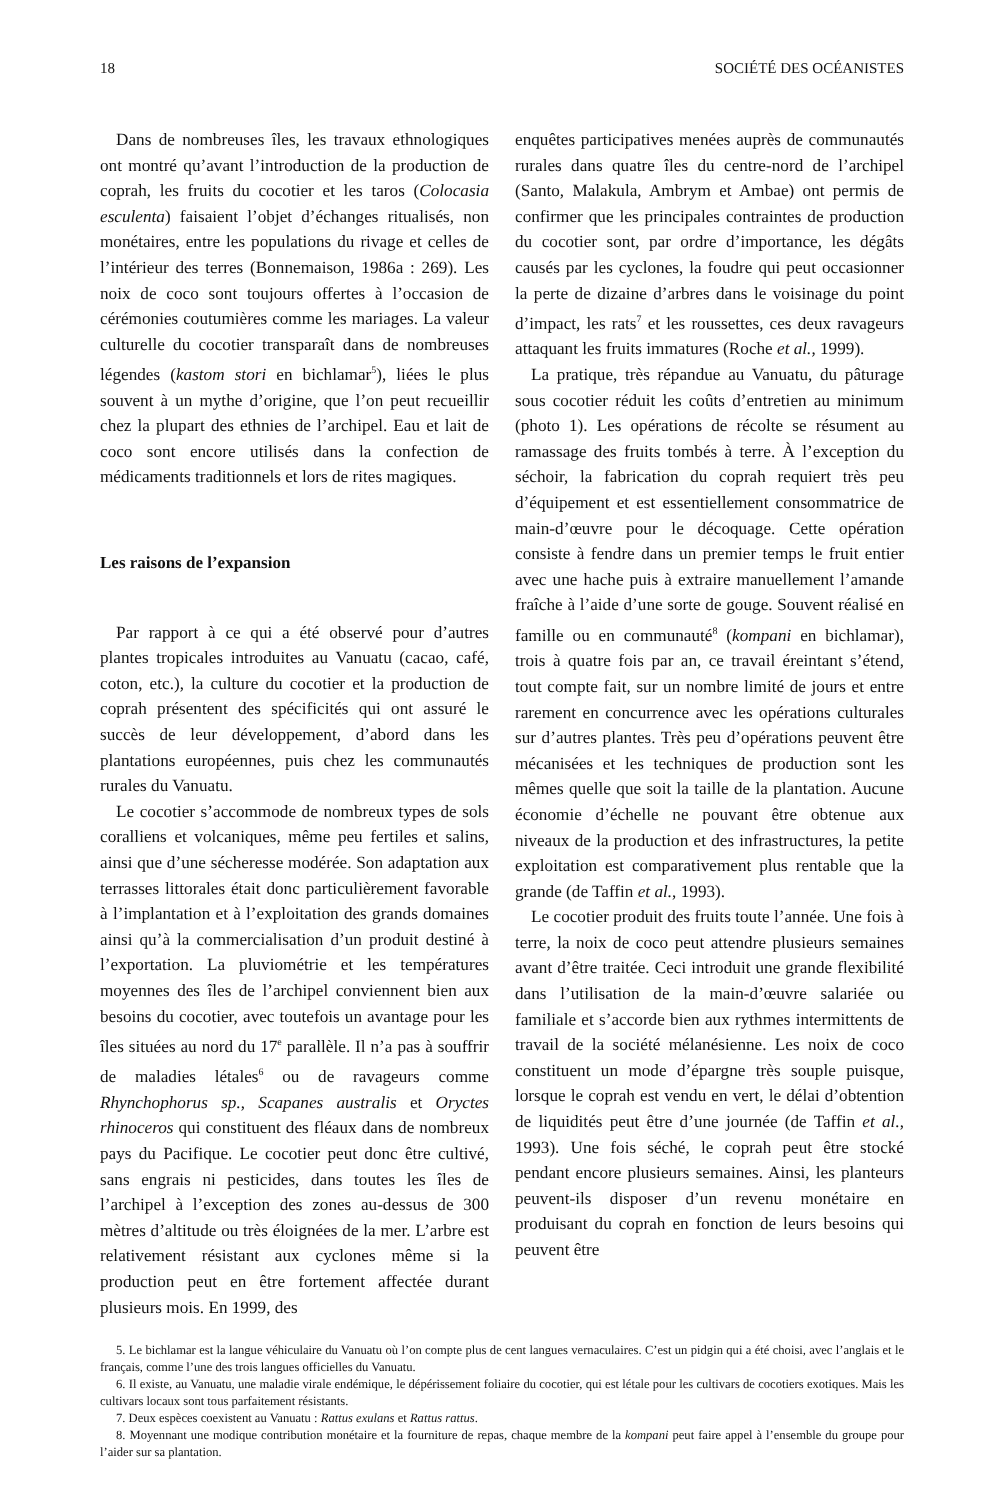18 SOCIÉTÉ DES OCÉANISTES
Dans de nombreuses îles, les travaux ethnologiques ont montré qu’avant l’introduction de la production de coprah, les fruits du cocotier et les taros (Colocasia esculenta) faisaient l’objet d’échanges ritualisés, non monétaires, entre les populations du rivage et celles de l’intérieur des terres (Bonnemaison, 1986a : 269). Les noix de coco sont toujours offertes à l’occasion de cérémonies coutumières comme les mariages. La valeur culturelle du cocotier transparaît dans de nombreuses légendes (kastom stori en bichlamar<sup>5</sup>), liées le plus souvent à un mythe d’origine, que l’on peut recueillir chez la plupart des ethnies de l’archipel. Eau et lait de coco sont encore utilisés dans la confection de médicaments traditionnels et lors de rites magiques.
Les raisons de l’expansion
Par rapport à ce qui a été observé pour d’autres plantes tropicales introduites au Vanuatu (cacao, café, coton, etc.), la culture du cocotier et la production de coprah présentent des spécificités qui ont assuré le succès de leur développement, d’abord dans les plantations européennes, puis chez les communautés rurales du Vanuatu.
Le cocotier s’accommode de nombreux types de sols coralliens et volcaniques, même peu fertiles et salins, ainsi que d’une sécheresse modérée. Son adaptation aux terrasses littorales était donc particulièrement favorable à l’implantation et à l’exploitation des grands domaines ainsi qu’à la commercialisation d’un produit destiné à l’exportation. La pluviométrie et les températures moyennes des îles de l’archipel conviennent bien aux besoins du cocotier, avec toutefois un avantage pour les îles situées au nord du 17<sup>e</sup> parallèle. Il n’a pas à souffrir de maladies létales<sup>6</sup> ou de ravageurs comme Rhynchophorus sp., Scapanes australis et Oryctes rhinoceros qui constituent des fléaux dans de nombreux pays du Pacifique. Le cocotier peut donc être cultivé, sans engrais ni pesticides, dans toutes les îles de l’archipel à l’exception des zones au-dessus de 300 mètres d’altitude ou très éloignées de la mer. L’arbre est relativement résistant aux cyclones même si la production peut en être fortement affectée durant plusieurs mois. En 1999, des
enquêtes participatives menées auprès de communautés rurales dans quatre îles du centre-nord de l’archipel (Santo, Malakula, Ambrym et Ambae) ont permis de confirmer que les principales contraintes de production du cocotier sont, par ordre d’importance, les dégâts causés par les cyclones, la foudre qui peut occasionner la perte de dizaine d’arbres dans le voisinage du point d’impact, les rats<sup>7</sup> et les roussettes, ces deux ravageurs attaquant les fruits immatures (Roche et al., 1999).
La pratique, très répandue au Vanuatu, du pâturage sous cocotier réduit les coûts d’entretien au minimum (photo 1). Les opérations de récolte se résument au ramassage des fruits tombés à terre. À l’exception du séchoir, la fabrication du coprah requiert très peu d’équipement et est essentiellement consommatrice de main-d’œuvre pour le décoquage. Cette opération consiste à fendre dans un premier temps le fruit entier avec une hache puis à extraire manuellement l’amande fraîche à l’aide d’une sorte de gouge. Souvent réalisé en famille ou en communauté<sup>8</sup> (kompani en bichlamar), trois à quatre fois par an, ce travail éreintant s’étend, tout compte fait, sur un nombre limité de jours et entre rarement en concurrence avec les opérations culturales sur d’autres plantes. Très peu d’opérations peuvent être mécanisées et les techniques de production sont les mêmes quelle que soit la taille de la plantation. Aucune économie d’échelle ne pouvant être obtenue aux niveaux de la production et des infrastructures, la petite exploitation est comparativement plus rentable que la grande (de Taffin et al., 1993).
Le cocotier produit des fruits toute l’année. Une fois à terre, la noix de coco peut attendre plusieurs semaines avant d’être traitée. Ceci introduit une grande flexibilité dans l’utilisation de la main-d’œuvre salariée ou familiale et s’accorde bien aux rythmes intermittents de travail de la société mélanésienne. Les noix de coco constituent un mode d’épargne très souple puisque, lorsque le coprah est vendu en vert, le délai d’obtention de liquidités peut être d’une journée (de Taffin et al., 1993). Une fois séché, le coprah peut être stocké pendant encore plusieurs semaines. Ainsi, les planteurs peuvent-ils disposer d’un revenu monétaire en produisant du coprah en fonction de leurs besoins qui peuvent être
5. Le bichlamar est la langue véhiculaire du Vanuatu où l’on compte plus de cent langues vernaculaires. C’est un pidgin qui a été choisi, avec l’anglais et le français, comme l’une des trois langues officielles du Vanuatu.
6. Il existe, au Vanuatu, une maladie virale endémique, le dépérissement foliaire du cocotier, qui est létale pour les cultivars de cocotiers exotiques. Mais les cultivars locaux sont tous parfaitement résistants.
7. Deux espèces coexistent au Vanuatu : Rattus exulans et Rattus rattus.
8. Moyennant une modique contribution monétaire et la fourniture de repas, chaque membre de la kompani peut faire appel à l’ensemble du groupe pour l’aider sur sa plantation.